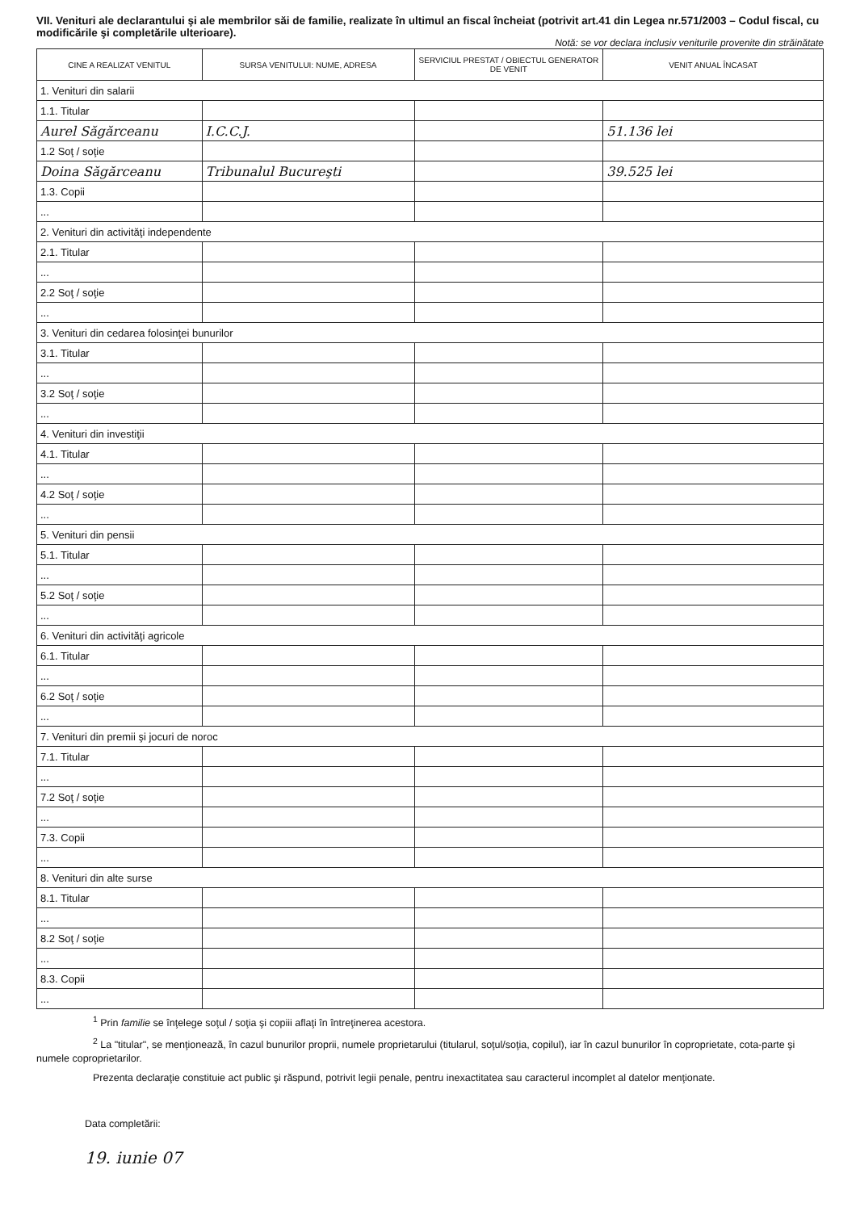VII. Venituri ale declarantului şi ale membrilor săi de familie, realizate în ultimul an fiscal încheiat (potrivit art.41 din Legea nr.571/2003 – Codul fiscal, cu modificările şi completările ulterioare).
Notă: se vor declara inclusiv veniturile provenite din străinătate
| CINE A REALIZAT VENITUL | SURSA VENITULUI: NUME, ADRESA | SERVICIUL PRESTAT / OBIECTUL GENERATOR DE VENIT | VENIT ANUAL ÎNCASAT |
| --- | --- | --- | --- |
| 1. Venituri din salarii | | | |
| 1.1. Titular | | | |
| Aurel Săgărceanu | I.C.C.J. | | 51.136 lei |
| 1.2 Soţ / soţie | | | |
| Doina Săgărceanu | Tribunalul Bucureşti | | 39.525 lei |
| 1.3. Copii | | | |
| ... | | | |
| 2. Venituri din activităţi independente | | | |
| 2.1. Titular | | | |
| ... | | | |
| 2.2 Soţ / soţie | | | |
| ... | | | |
| 3. Venituri din cedarea folosinţei bunurilor | | | |
| 3.1. Titular | | | |
| ... | | | |
| 3.2 Soţ / soţie | | | |
| ... | | | |
| 4. Venituri din investiţii | | | |
| 4.1. Titular | | | |
| ... | | | |
| 4.2 Soţ / soţie | | | |
| ... | | | |
| 5. Venituri din pensii | | | |
| 5.1. Titular | | | |
| ... | | | |
| 5.2 Soţ / soţie | | | |
| ... | | | |
| 6. Venituri din activităţi agricole | | | |
| 6.1. Titular | | | |
| ... | | | |
| 6.2 Soţ / soţie | | | |
| ... | | | |
| 7. Venituri din premii şi jocuri de noroc | | | |
| 7.1. Titular | | | |
| ... | | | |
| 7.2 Soţ / soţie | | | |
| ... | | | |
| 7.3. Copii | | | |
| ... | | | |
| 8. Venituri din alte surse | | | |
| 8.1. Titular | | | |
| ... | | | |
| 8.2 Soţ / soţie | | | |
| ... | | | |
| 8.3. Copii | | | |
| ... | | | |
<sup>1</sup> Prin familie se înţelege soţul / soţia şi copiii aflaţi în întreţinerea acestora.
<sup>2</sup> La "titular", se menţionează, în cazul bunurilor proprii, numele proprietarului (titularul, soţul/soţia, copilul), iar în cazul bunurilor în coproprietate, cota-parte şi numele coproprietarilor.
Prezenta declaraţie constituie act public şi răspund, potrivit legii penale, pentru inexactitatea sau caracterul incomplet al datelor menţionate.
Data completării:
19. iunie 07